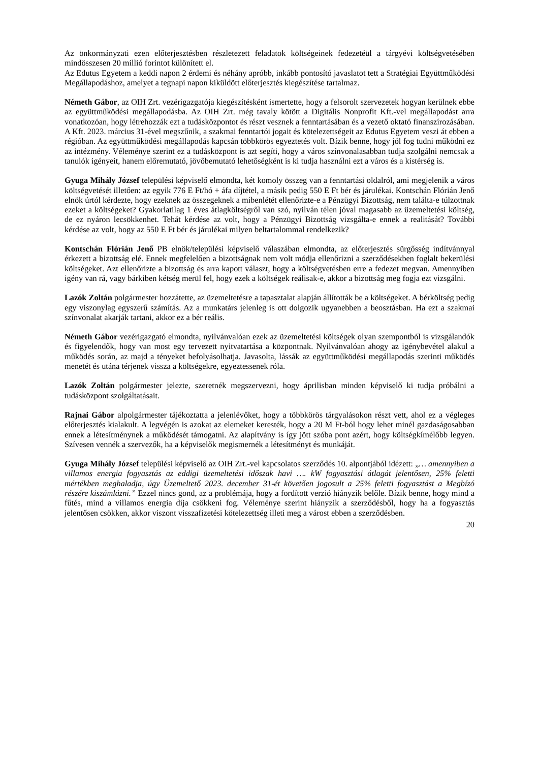Az önkormányzati ezen előterjesztésben részletezett feladatok költségeinek fedezetéül a tárgyévi költségvetésében mindösszesen 20 millió forintot különített el.
Az Edutus Egyetem a keddi napon 2 érdemi és néhány apróbb, inkább pontosító javaslatot tett a Stratégiai Együttműködési Megállapodáshoz, amelyet a tegnapi napon kiküldött előterjesztés kiegészítése tartalmaz.
Németh Gábor, az OIH Zrt. vezérigazgatója kiegészítésként ismertette, hogy a felsorolt szervezetek hogyan kerülnek ebbe az együttműködési megállapodásba. Az OIH Zrt. még tavaly kötött a Digitális Nonprofit Kft.-vel megállapodást arra vonatkozóan, hogy létrehozzák ezt a tudásközpontot és részt vesznek a fenntartásában és a vezető oktató finanszírozásában. A Kft. 2023. március 31-ével megszűnik, a szakmai fenntartói jogait és kötelezettségeit az Edutus Egyetem veszi át ebben a régióban. Az együttműködési megállapodás kapcsán többkörös egyeztetés volt. Bízik benne, hogy jól fog tudni működni ez az intézmény. Véleménye szerint ez a tudásközpont is azt segíti, hogy a város színvonalasabban tudja szolgálni nemcsak a tanulók igényeit, hanem előremutató, jövőbemutató lehetőségként is ki tudja használni ezt a város és a kistérség is.
Gyuga Mihály József települési képviselő elmondta, két komoly összeg van a fenntartási oldalról, ami megjelenik a város költségvetését illetően: az egyik 776 E Ft/hó + áfa díjtétel, a másik pedig 550 E Ft bér és járulékai. Kontschán Flórián Jenő elnök úrtól kérdezte, hogy ezeknek az összegeknek a mibenlétét ellenőrizte-e a Pénzügyi Bizottság, nem találta-e túlzottnak ezeket a költségeket? Gyakorlatilag 1 éves átlagköltségről van szó, nyilván télen jóval magasabb az üzemeltetési költség, de ez nyáron lecsökkenhet. Tehát kérdése az volt, hogy a Pénzügyi Bizottság vizsgálta-e ennek a realitását? További kérdése az volt, hogy az 550 E Ft bér és járulékai milyen beltartalommal rendelkezik?
Kontschán Flórián Jenő PB elnök/települési képviselő válaszában elmondta, az előterjesztés sürgősség indítvánnyal érkezett a bizottság elé. Ennek megfelelően a bizottságnak nem volt módja ellenőrizni a szerződésekben foglalt bekerülési költségeket. Azt ellenőrizte a bizottság és arra kapott választ, hogy a költségvetésben erre a fedezet megvan. Amennyiben igény van rá, vagy bárkiben kétség merül fel, hogy ezek a költségek reálisak-e, akkor a bizottság meg fogja ezt vizsgálni.
Lazók Zoltán polgármester hozzátette, az üzemeltetésre a tapasztalat alapján állították be a költségeket. A bérköltség pedig egy viszonylag egyszerű számítás. Az a munkatárs jelenleg is ott dolgozik ugyanebben a beosztásban. Ha ezt a szakmai színvonalat akarják tartani, akkor ez a bér reális.
Németh Gábor vezérigazgató elmondta, nyilvánvalóan ezek az üzemeltetési költségek olyan szempontból is vizsgálandók és figyelendők, hogy van most egy tervezett nyitvatartása a központnak. Nyilvánvalóan ahogy az igénybevétel alakul a működés során, az majd a tényeket befolyásolhatja. Javasolta, lássák az együttműködési megállapodás szerinti működés menetét és utána térjenek vissza a költségekre, egyeztessenek róla.
Lazók Zoltán polgármester jelezte, szeretnék megszervezni, hogy áprilisban minden képviselő ki tudja próbálni a tudásközpont szolgáltatásait.
Rajnai Gábor alpolgármester tájékoztatta a jelenlévőket, hogy a többkörös tárgyalásokon részt vett, ahol ez a végleges előterjesztés kialakult. A legvégén is azokat az elemeket keresték, hogy a 20 M Ft-ból hogy lehet minél gazdaságosabban ennek a létesítménynek a működését támogatni. Az alapítvány is így jött szóba pont azért, hogy költségkímélőbb legyen. Szívesen vennék a szervezők, ha a képviselők megismernék a létesítményt és munkáját.
Gyuga Mihály József települési képviselő az OIH Zrt.-vel kapcsolatos szerződés 10. alpontjából idézett: „… amennyiben a villamos energia fogyasztás az eddigi üzemeltetési időszak havi …. kW fogyasztási átlagát jelentősen, 25% feletti mértékben meghaladja, úgy Üzemeltető 2023. december 31-ét követően jogosult a 25% feletti fogyasztást a Megbízó részére kiszámlázni.” Ezzel nincs gond, az a problémája, hogy a fordított verzió hiányzik belőle. Bízik benne, hogy mind a fűtés, mind a villamos energia díja csökkeni fog. Véleménye szerint hiányzik a szerződésből, hogy ha a fogyasztás jelentősen csökken, akkor viszont visszafizetési kötelezettség illeti meg a várost ebben a szerződésben.
20